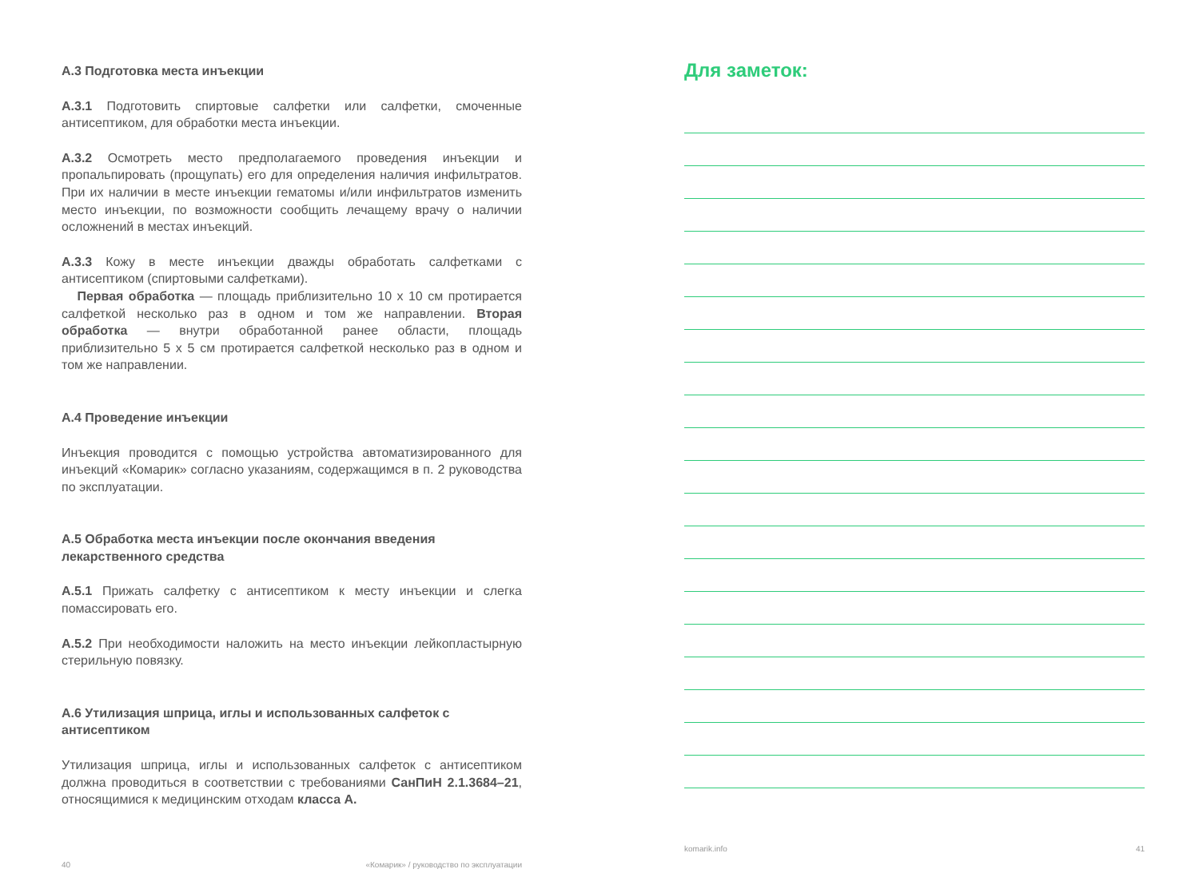А.3 Подготовка места инъекции
А.3.1 Подготовить спиртовые салфетки или салфетки, смоченные антисептиком, для обработки места инъекции.
А.3.2 Осмотреть место предполагаемого проведения инъекции и пропальпировать (прощупать) его для определения наличия инфильтратов. При их наличии в месте инъекции гематомы и/или инфильтратов изменить место инъекции, по возможности сообщить лечащему врачу о наличии осложнений в местах инъекций.
А.3.3 Кожу в месте инъекции дважды обработать салфетками с антисептиком (спиртовыми салфетками).
Первая обработка — площадь приблизительно 10 x 10 см протирается салфеткой несколько раз в одном и том же направлении. Вторая обработка — внутри обработанной ранее области, площадь приблизительно 5 x 5 см протирается салфеткой несколько раз в одном и том же направлении.
А.4 Проведение инъекции
Инъекция проводится с помощью устройства автоматизированного для инъекций «Комарик» согласно указаниям, содержащимся в п. 2 руководства по эксплуатации.
А.5 Обработка места инъекции после окончания введения лекарственного средства
А.5.1 Прижать салфетку с антисептиком к месту инъекции и слегка помассировать его.
А.5.2 При необходимости наложить на место инъекции лейкопластырную стерильную повязку.
А.6 Утилизация шприца, иглы и использованных салфеток с антисептиком
Утилизация шприца, иглы и использованных салфеток с антисептиком должна проводиться в соответствии с требованиями СанПиН 2.1.3684–21, относящимися к медицинским отходам класса А.
40 «Комарик» / руководство по эксплуатации
Для заметок:
komarik.info 41